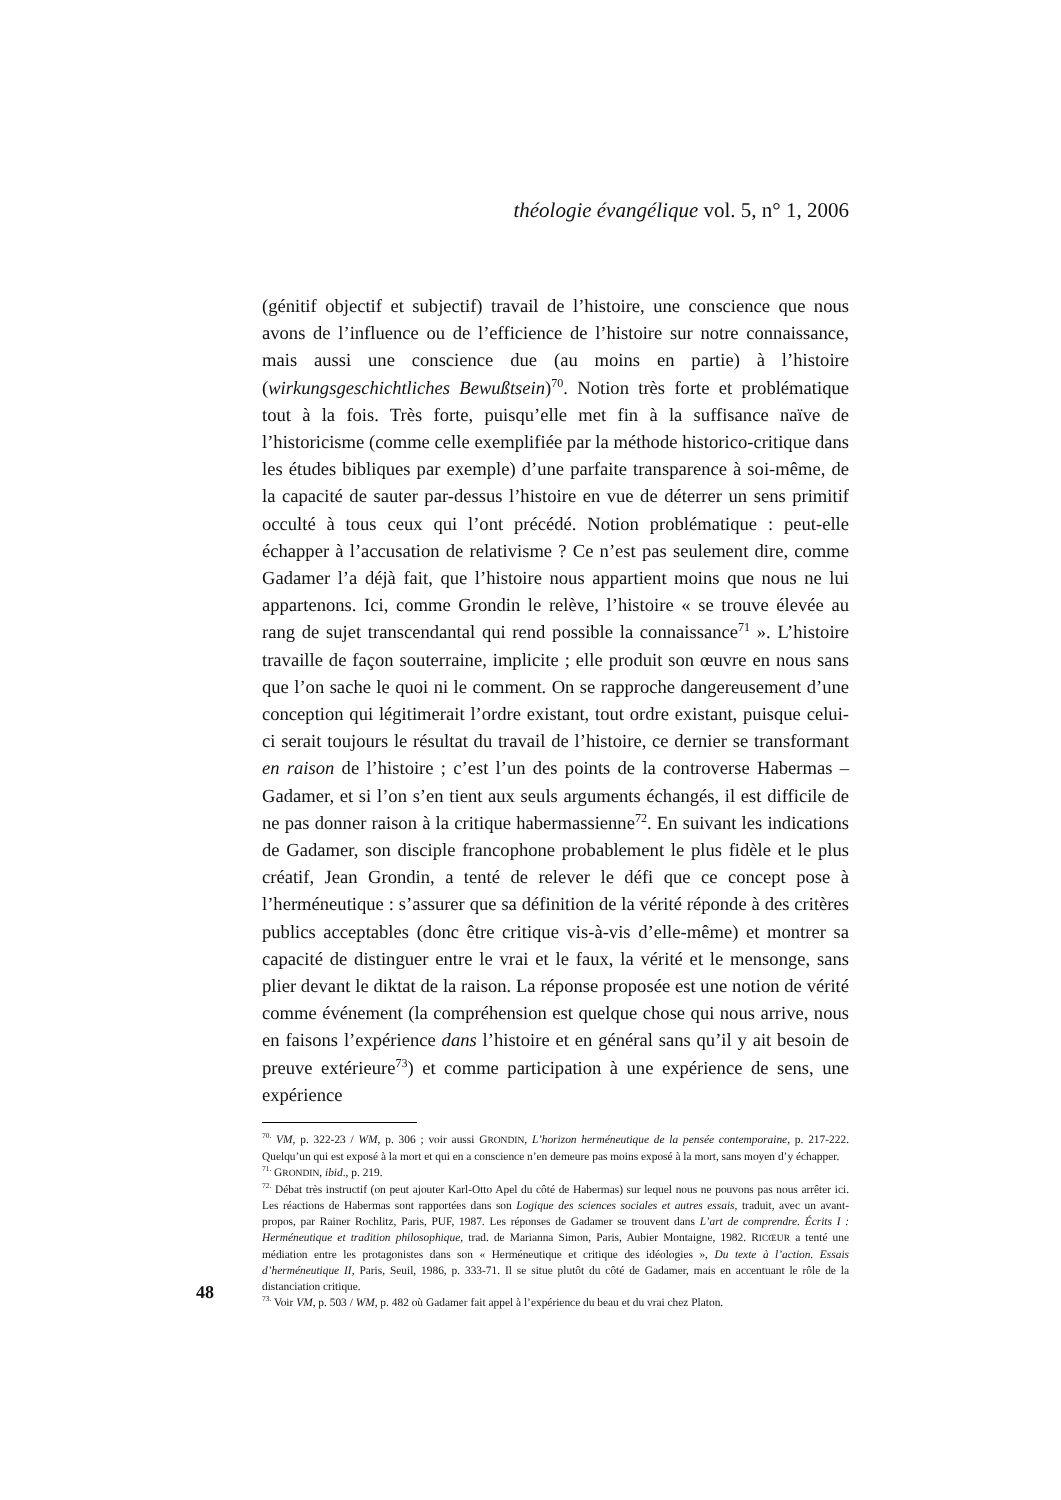théologie évangélique vol. 5, n° 1, 2006
(génitif objectif et subjectif) travail de l’histoire, une conscience que nous avons de l’influence ou de l’efficience de l’histoire sur notre connaissance, mais aussi une conscience due (au moins en partie) à l’histoire (wirkungsgeschichtliches Bewußtsein)<sup>70</sup>. Notion très forte et problématique tout à la fois. Très forte, puisqu’elle met fin à la suffisance naïve de l’historicisme (comme celle exemplifiée par la méthode historico-critique dans les études bibliques par exemple) d’une parfaite transparence à soi-même, de la capacité de sauter par-dessus l’histoire en vue de déterrer un sens primitif occulté à tous ceux qui l’ont précédé. Notion problématique : peut-elle échapper à l’accusation de relativisme ? Ce n’est pas seulement dire, comme Gadamer l’a déjà fait, que l’histoire nous appartient moins que nous ne lui appartenons. Ici, comme Grondin le relève, l’histoire « se trouve élevée au rang de sujet transcendantal qui rend possible la connaissance<sup>71</sup> ». L’histoire travaille de façon souterraine, implicite ; elle produit son œuvre en nous sans que l’on sache le quoi ni le comment. On se rapproche dangereusement d’une conception qui légitimerait l’ordre existant, tout ordre existant, puisque celui-ci serait toujours le résultat du travail de l’histoire, ce dernier se transformant en raison de l’histoire ; c’est l’un des points de la controverse Habermas – Gadamer, et si l’on s’en tient aux seuls arguments échangés, il est difficile de ne pas donner raison à la critique habermassienne<sup>72</sup>. En suivant les indications de Gadamer, son disciple francophone probablement le plus fidèle et le plus créatif, Jean Grondin, a tenté de relever le défi que ce concept pose à l’herméneutique : s’assurer que sa définition de la vérité réponde à des critères publics acceptables (donc être critique vis-à-vis d’elle-même) et montrer sa capacité de distinguer entre le vrai et le faux, la vérité et le mensonge, sans plier devant le diktat de la raison. La réponse proposée est une notion de vérité comme événement (la compréhension est quelque chose qui nous arrive, nous en faisons l’expérience dans l’histoire et en général sans qu’il y ait besoin de preuve extérieure<sup>73</sup>) et comme participation à une expérience de sens, une expérience
<sup>70.</sup> VM, p. 322-23 / WM, p. 306 ; voir aussi GRONDIN, L’horizon herméneutique de la pensée contemporaine, p. 217-222. Quelqu’un qui est exposé à la mort et qui en a conscience n’en demeure pas moins exposé à la mort, sans moyen d’y échapper.
<sup>71.</sup> GRONDIN, ibid., p. 219.
<sup>72.</sup> Débat très instructif (on peut ajouter Karl-Otto Apel du côté de Habermas) sur lequel nous ne pouvons pas nous arrêter ici. Les réactions de Habermas sont rapportées dans son Logique des sciences sociales et autres essais, traduit, avec un avant-propos, par Rainer Rochlitz, Paris, PUF, 1987. Les réponses de Gadamer se trouvent dans L’art de comprendre. Écrits I : Herméneutique et tradition philosophique, trad. de Marianna Simon, Paris, Aubier Montaigne, 1982. RICŒUR a tenté une médiation entre les protagonistes dans son « Herméneutique et critique des idéologies », Du texte à l’action. Essais d’herméneutique II, Paris, Seuil, 1986, p. 333-71. Il se situe plutôt du côté de Gadamer, mais en accentuant le rôle de la distanciation critique.
<sup>73.</sup> Voir VM, p. 503 / WM, p. 482 où Gadamer fait appel à l’expérience du beau et du vrai chez Platon.
48